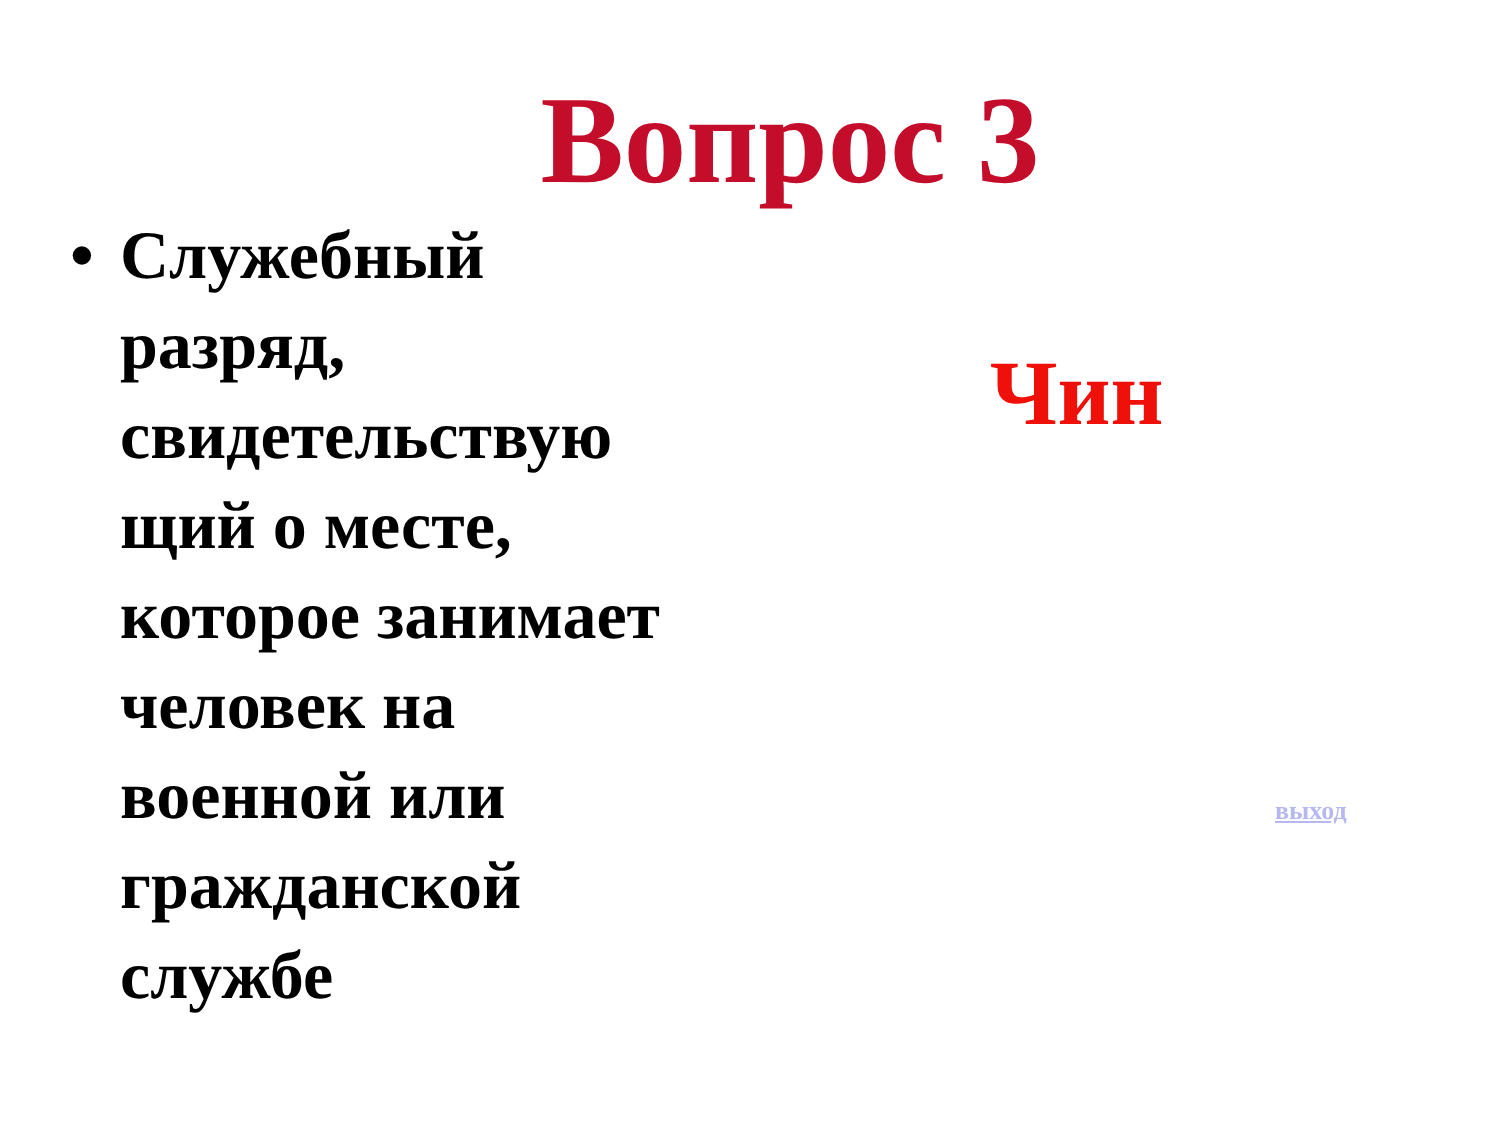Вопрос 3
• Служебный разряд, свидетельствую щий о месте, которое занимает человек на военной или гражданской службе
Чин
выход